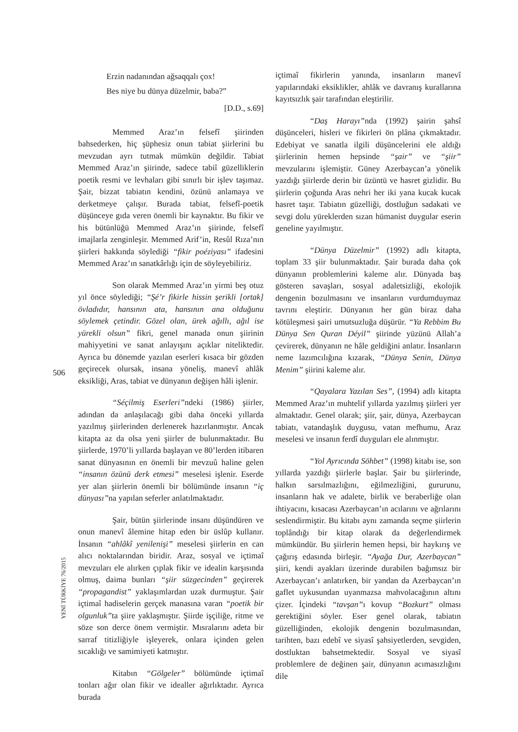506
YENİ TÜRKİYE 76/2015
Erzin nadanından ağsaqqalı çox!
Bes niye bu dünya düzelmir, baba?”
[D.D., s.69]
Memmed Araz’ın felsefî şiirinden bahsederken, hiç şüphesiz onun tabiat şiirlerini bu mevzudan ayrı tutmak mümkün değildir. Tabiat Memmed Araz’ın şiirinde, sadece tabiî güzelliklerin poetik resmi ve levhaları gibi sınırlı bir işlev taşımaz. Şair, bizzat tabiatın kendini, özünü anlamaya ve derketmeye çalışır. Burada tabiat, felsefî-poetik düşünceye gıda veren önemli bir kaynaktır. Bu fikir ve his bütünlüğü Memmed Araz’ın şiirinde, felsefî imajlarla zenginleşir. Memmed Arif’in, Resûl Rıza’nın şiirleri hakkında söylediği “fikir poéziyası” ifadesini Memmed Araz’ın sanatkârlığı için de söyleyebiliriz.
Son olarak Memmed Araz’ın yirmi beş otuz yıl önce söylediği; “Şé’r fikirle hissin şerikli [ortak] övladıdır, hansının ata, hansının ana olduğunu söylemek çetindir. Gözel olan, ürek ağıllı, ağıl ise yürekli olsun” fikri, genel manada onun şiirinin mahiyyetini ve sanat anlayışını açıklar niteliktedir. Ayrıca bu dönemde yazılan eserleri kısaca bir gözden geçirecek olursak, insana yöneliş, manevî ahlâk eksikliği, Aras, tabiat ve dünyanın değişen hâli işlenir.
“Séçilmiş Eserleri”ndeki (1986) şiirler, adından da anlaşılacağı gibi daha önceki yıllarda yazılmış şiirlerinden derlenerek hazırlanmıştır. Ancak kitapta az da olsa yeni şiirler de bulunmaktadır. Bu şiirlerde, 1970’li yıllarda başlayan ve 80’lerden itibaren sanat dünyasının en önemli bir mevzuû haline gelen “insanın özünü derk etmesi” meselesi işlenir. Eserde yer alan şiirlerin önemli bir bölümünde insanın “iç dünyası”na yapılan seferler anlatılmaktadır.
Şair, bütün şiirlerinde insanı düşündüren ve onun manevî âlemine hitap eden bir üslûp kullanır. İnsanın “ahlâkî yenilenişi” meselesi şiirlerin en can alıcı noktalarından biridir. Araz, sosyal ve içtimaî mevzuları ele alırken çıplak fikir ve idealin karşısında olmuş, daima bunları “şiir süzgecinden” geçirerek “propagandist” yaklaşımlardan uzak durmuştur. Şair içtimaî hadiselerin gerçek manasına varan “poetik bir olgunluk”ta şiire yaklaşmıştır. Şiirde işçiliğe, ritme ve söze son derce önem vermiştir. Mısralarını adeta bir sarraf titizliğiyle işleyerek, onlara içinden gelen sıcaklığı ve samimiyeti katmıştır.
Kitabın “Gölgeler” bölümünde içtimaî tonları ağır olan fikir ve idealler ağırlıktadır. Ayrıca burada
içtimaî fikirlerin yanında, insanların manevî yapılarındaki eksiklikler, ahlâk ve davranış kurallarına kayıtsızlık şair tarafından eleştirilir.
“Daş Harayı”nda (1992) şairin şahsî düşünceleri, hisleri ve fikirleri ön plâna çıkmaktadır. Edebiyat ve sanatla ilgili düşüncelerini ele aldığı şiirlerinin hemen hepsinde “şair” ve “şiir” mevzularını işlemiştir. Güney Azerbaycan’a yönelik yazdığı şiirlerde derin bir üzüntü ve hasret gizlidir. Bu şiirlerin çoğunda Aras nehri her iki yana kucak kucak hasret taşır. Tabiatın güzelliği, dostluğun sadakati ve sevgi dolu yüreklerden sızan hümanist duygular eserin geneline yayılmıştır.
“Dünya Düzelmir” (1992) adlı kitapta, toplam 33 şiir bulunmaktadır. Şair burada daha çok dünyanın problemlerini kaleme alır. Dünyada baş gösteren savaşları, sosyal adaletsizliği, ekolojik dengenin bozulmasını ve insanların vurdumduymaz tavrını eleştirir. Dünyanın her gün biraz daha kötüleşmesi şairi umutsuzluğa düşürür. “Ya Rebbim Bu Dünya Sen Quran Déyil” şiirinde yüzünü Allah’a çevirerek, dünyanın ne hâle geldiğini anlatır. İnsanların neme lazımcılığına kızarak, “Dünya Senin, Dünya Menim” şiirini kaleme alır.
“Qayalara Yazılan Ses”, (1994) adlı kitapta Memmed Araz’ın muhtelif yıllarda yazılmış şiirleri yer almaktadır. Genel olarak; şiir, şair, dünya, Azerbaycan tabiatı, vatandaşlık duygusu, vatan mefhumu, Araz meselesi ve insanın ferdî duyguları ele alınmıştır.
“Yol Ayrıcında Söhbet” (1998) kitabı ise, son yıllarda yazdığı şiirlerle başlar. Şair bu şiirlerinde, halkın sarsılmazlığını, eğilmezliğini, gururunu, insanların hak ve adalete, birlik ve beraberliğe olan ihtiyacını, kısacası Azerbaycan’ın acılarını ve ağrılarını seslendirmiştir. Bu kitabı aynı zamanda seçme şiirlerin toplândığı bir kitap olarak da değerlendirmek mümkündür. Bu şiirlerin hemen hepsi, bir haykırış ve çağırış edasında birleşir. “Ayağa Dur, Azerbaycan” şiiri, kendi ayakları üzerinde durabilen bağımsız bir Azerbaycan’ı anlatırken, bir yandan da Azerbaycan’ın gaflet uykusundan uyanmazsa mahvolacağının altını çizer. İçindeki “tavşan”ı kovup “Bozkurt” olması gerektiğini söyler. Eser genel olarak, tabiatın güzelliğinden, ekolojik dengenin bozulmasından, tarihten, bazı edebî ve siyasî şahsiyetlerden, sevgiden, dostluktan bahsetmektedir. Sosyal ve siyasî problemlere de değinen şair, dünyanın acımasızlığını dile